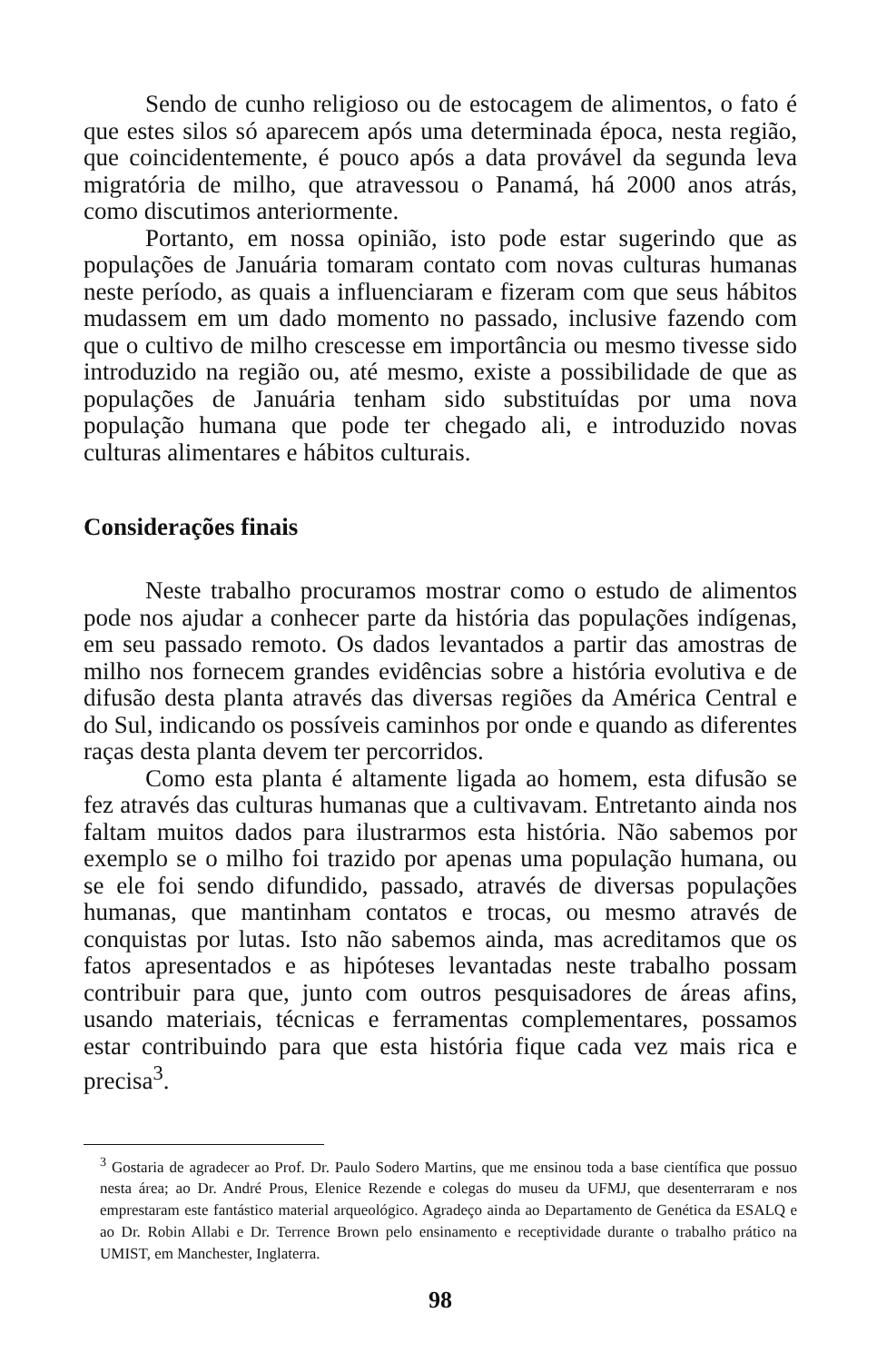Sendo de cunho religioso ou de estocagem de alimentos, o fato é que estes silos só aparecem após uma determinada época, nesta região, que coincidentemente, é pouco após a data provável da segunda leva migratória de milho, que atravessou o Panamá, há 2000 anos atrás, como discutimos anteriormente.
Portanto, em nossa opinião, isto pode estar sugerindo que as populações de Januária tomaram contato com novas culturas humanas neste período, as quais a influenciaram e fizeram com que seus hábitos mudassem em um dado momento no passado, inclusive fazendo com que o cultivo de milho crescesse em importância ou mesmo tivesse sido introduzido na região ou, até mesmo, existe a possibilidade de que as populações de Januária tenham sido substituídas por uma nova população humana que pode ter chegado ali, e introduzido novas culturas alimentares e hábitos culturais.
Considerações finais
Neste trabalho procuramos mostrar como o estudo de alimentos pode nos ajudar a conhecer parte da história das populações indígenas, em seu passado remoto. Os dados levantados a partir das amostras de milho nos fornecem grandes evidências sobre a história evolutiva e de difusão desta planta através das diversas regiões da América Central e do Sul, indicando os possíveis caminhos por onde e quando as diferentes raças desta planta devem ter percorridos.
Como esta planta é altamente ligada ao homem, esta difusão se fez através das culturas humanas que a cultivavam. Entretanto ainda nos faltam muitos dados para ilustrarmos esta história. Não sabemos por exemplo se o milho foi trazido por apenas uma população humana, ou se ele foi sendo difundido, passado, através de diversas populações humanas, que mantinham contatos e trocas, ou mesmo através de conquistas por lutas. Isto não sabemos ainda, mas acreditamos que os fatos apresentados e as hipóteses levantadas neste trabalho possam contribuir para que, junto com outros pesquisadores de áreas afins, usando materiais, técnicas e ferramentas complementares, possamos estar contribuindo para que esta história fique cada vez mais rica e precisa<sup>3</sup>.
<sup>3</sup> Gostaria de agradecer ao Prof. Dr. Paulo Sodero Martins, que me ensinou toda a base científica que possuo nesta área; ao Dr. André Prous, Elenice Rezende e colegas do museu da UFMJ, que desenterraram e nos emprestaram este fantástico material arqueológico. Agradeço ainda ao Departamento de Genética da ESALQ e ao Dr. Robin Allabi e Dr. Terrence Brown pelo ensinamento e receptividade durante o trabalho prático na UMIST, em Manchester, Inglaterra.
98